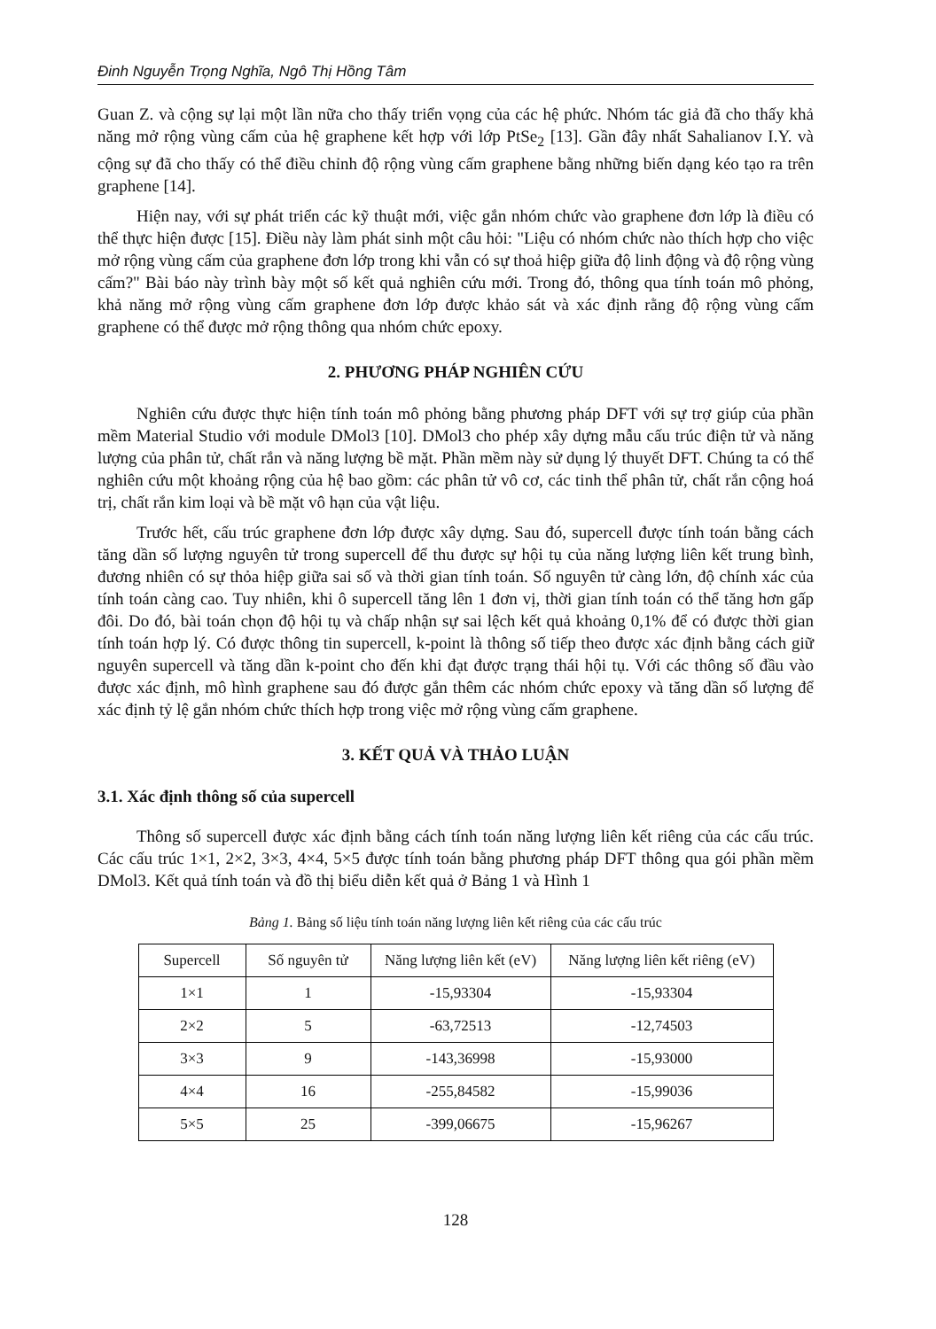Đinh Nguyễn Trọng Nghĩa, Ngô Thị Hồng Tâm
Guan Z. và cộng sự lại một lần nữa cho thấy triển vọng của các hệ phức. Nhóm tác giả đã cho thấy khả năng mở rộng vùng cấm của hệ graphene kết hợp với lớp PtSe<sub>2</sub> [13]. Gần đây nhất Sahalianov I.Y. và cộng sự đã cho thấy có thể điều chỉnh độ rộng vùng cấm graphene bằng những biến dạng kéo tạo ra trên graphene [14].
Hiện nay, với sự phát triển các kỹ thuật mới, việc gắn nhóm chức vào graphene đơn lớp là điều có thể thực hiện được [15]. Điều này làm phát sinh một câu hỏi: "Liệu có nhóm chức nào thích hợp cho việc mở rộng vùng cấm của graphene đơn lớp trong khi vẫn có sự thoả hiệp giữa độ linh động và độ rộng vùng cấm?" Bài báo này trình bày một số kết quả nghiên cứu mới. Trong đó, thông qua tính toán mô phỏng, khả năng mở rộng vùng cấm graphene đơn lớp được khảo sát và xác định rằng độ rộng vùng cấm graphene có thể được mở rộng thông qua nhóm chức epoxy.
2. PHƯƠNG PHÁP NGHIÊN CỨU
Nghiên cứu được thực hiện tính toán mô phỏng bằng phương pháp DFT với sự trợ giúp của phần mềm Material Studio với module DMol3 [10]. DMol3 cho phép xây dựng mẫu cấu trúc điện tử và năng lượng của phân tử, chất rắn và năng lượng bề mặt. Phần mềm này sử dụng lý thuyết DFT. Chúng ta có thể nghiên cứu một khoảng rộng của hệ bao gồm: các phân tử vô cơ, các tinh thể phân tử, chất rắn cộng hoá trị, chất rắn kim loại và bề mặt vô hạn của vật liệu.
Trước hết, cấu trúc graphene đơn lớp được xây dựng. Sau đó, supercell được tính toán bằng cách tăng dần số lượng nguyên tử trong supercell để thu được sự hội tụ của năng lượng liên kết trung bình, đương nhiên có sự thỏa hiệp giữa sai số và thời gian tính toán. Số nguyên tử càng lớn, độ chính xác của tính toán càng cao. Tuy nhiên, khi ô supercell tăng lên 1 đơn vị, thời gian tính toán có thể tăng hơn gấp đôi. Do đó, bài toán chọn độ hội tụ và chấp nhận sự sai lệch kết quả khoảng 0,1% để có được thời gian tính toán hợp lý. Có được thông tin supercell, k-point là thông số tiếp theo được xác định bằng cách giữ nguyên supercell và tăng dần k-point cho đến khi đạt được trạng thái hội tụ. Với các thông số đầu vào được xác định, mô hình graphene sau đó được gắn thêm các nhóm chức epoxy và tăng dần số lượng để xác định tỷ lệ gắn nhóm chức thích hợp trong việc mở rộng vùng cấm graphene.
3. KẾT QUẢ VÀ THẢO LUẬN
3.1. Xác định thông số của supercell
Thông số supercell được xác định bằng cách tính toán năng lượng liên kết riêng của các cấu trúc. Các cấu trúc 1×1, 2×2, 3×3, 4×4, 5×5 được tính toán bằng phương pháp DFT thông qua gói phần mềm DMol3. Kết quả tính toán và đồ thị biểu diễn kết quả ở Bảng 1 và Hình 1
Bảng 1. Bảng số liệu tính toán năng lượng liên kết riêng của các cấu trúc
| Supercell | Số nguyên tử | Năng lượng liên kết (eV) | Năng lượng liên kết riêng (eV) |
| --- | --- | --- | --- |
| 1×1 | 1 | -15,93304 | -15,93304 |
| 2×2 | 5 | -63,72513 | -12,74503 |
| 3×3 | 9 | -143,36998 | -15,93000 |
| 4×4 | 16 | -255,84582 | -15,99036 |
| 5×5 | 25 | -399,06675 | -15,96267 |
128